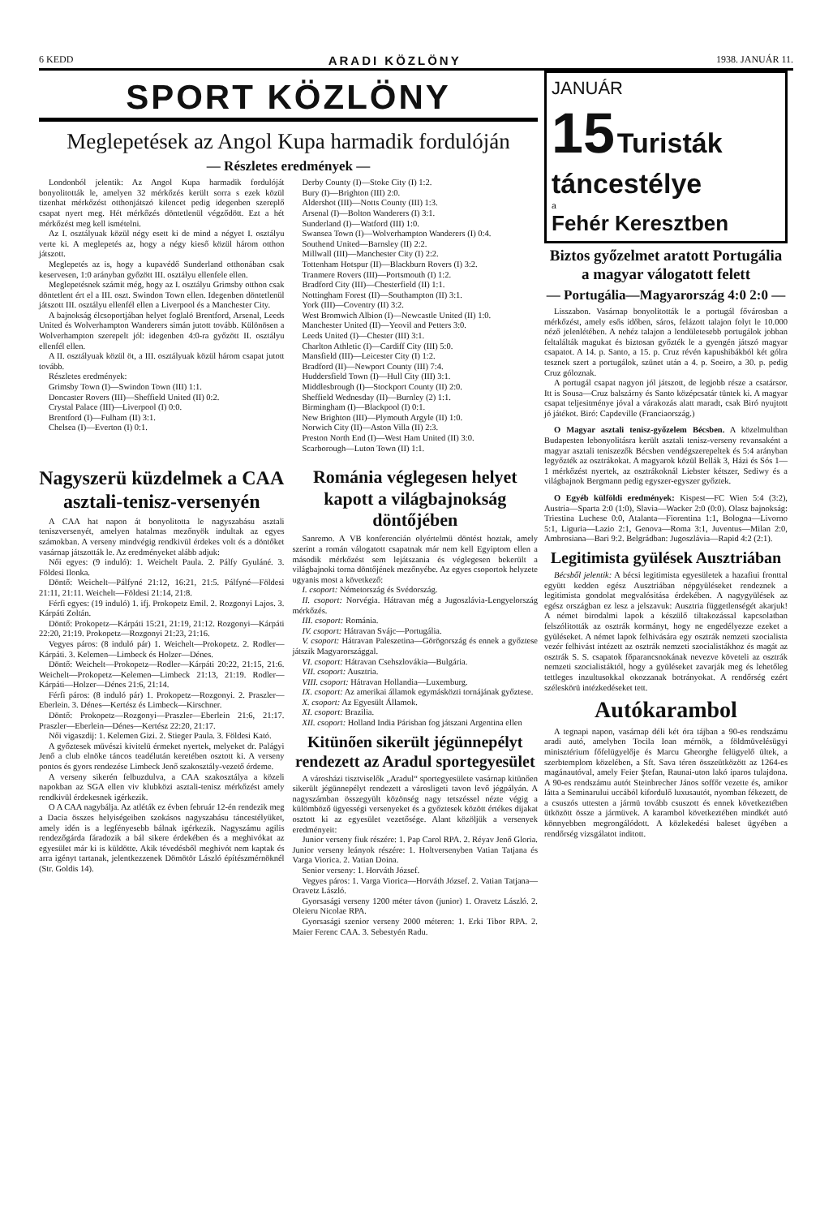6 KEDD ARADI KÖZLÖNY 1938. JANUÁR 11.
SPORT KÖZLÖNY
Meglepetések az Angol Kupa harmadik fordulóján
— Részletes eredmények —
Londonból jelentik: Az Angol Kupa harmadik fordulóját bonyolitották le, amelyen 32 mérkőzés került sorra s ezek közül tizenhat mérkőzést otthonjátszó kilencet pedig idegenben szereplő csapat nyert meg. Hét mérkőzés döntetlenül végződött. Ezt a hét mérkőzést meg kell ismételni.
Az I. osztályuak közül négy esett ki de mind a négyet I. osztályu verte ki. A meglepetés az, hogy a négy kieső közül három otthon játszott.
Meglepetés az is, hogy a kupavédő Sunderland otthonában csak keservesen, 1:0 arányban győzött III. osztályu ellenfele ellen.
Meglepetésnek számit még, hogy az I. osztályu Grimsby otthon csak döntetlent ért el a III. oszt. Swindon Town ellen. Idegenben döntetlenül játszott III. osztályu ellenfél ellen a Liverpool és a Manchester City.
A bajnokság élcsoportjában helyet foglaló Brentford, Arsenal, Leeds United és Wolverhampton Wanderers simán jutott tovább. Különösen a Wolverhampton szerepelt jól: idegenben 4:0-ra győzött II. osztályu ellenfél ellen.
A II. osztályuak közül öt, a III. osztályuak közül három csapat jutott tovább.
Részletes eredmények:
Grimsby Town (I)—Swindon Town (III) 1:1.
Doncaster Rovers (III)—Sheffield United (II) 0:2.
Crystal Palace (III)—Liverpool (I) 0:0.
Brentford (I)—Fulham (II) 3:1.
Chelsea (I)—Everton (I) 0:1.
Derby County (I)—Stoke City (I) 1:2.
Bury (I)—Brighton (III) 2:0.
Aldershot (III)—Notts County (III) 1:3.
Arsenal (I)—Bolton Wanderers (I) 3:1.
Sunderland (I)—Watford (III) 1:0.
Swansea Town (I)—Wolverhampton Wanderers (I) 0:4.
Southend United—Barnsley (II) 2:2.
Millwall (III)—Manchester City (I) 2:2.
Tottenham Hotspur (II)—Blackburn Rovers (I) 3:2.
Tranmere Rovers (III)—Portsmouth (I) 1:2.
Bradford City (III)—Chesterfield (II) 1:1.
Nottingham Forest (II)—Southampton (II) 3:1.
York (III)—Coventry (II) 3:2.
West Bromwich Albion (I)—Newcastle United (II) 1:0.
Manchester United (II)—Yeovil and Petters 3:0.
Leeds United (I)—Chester (III) 3:1.
Charlton Athletic (I)—Cardiff City (III) 5:0.
Mansfield (III)—Leicester City (I) 1:2.
Bradford (II)—Newport County (III) 7:4.
Huddersfield Town (I)—Hull City (III) 3:1.
Middlesbrough (I)—Stockport County (II) 2:0.
Sheffield Wednesday (II)—Burnley (2) 1:1.
Birmingham (I)—Blackpool (I) 0:1.
New Brighton (III)—Plymouth Argyle (II) 1:0.
Norwich City (II)—Aston Villa (II) 2:3.
Preston North End (I)—West Ham United (II) 3:0.
Scarborough—Luton Town (II) 1:1.
Nagyszerü küzdelmek a CAA asztali-tenisz-versenyén
A CAA hat napon át bonyolitotta le nagyszabásu asztali teniszversenyét, amelyen hatalmas mezőnyök indultak az egyes számokban. A verseny mindvégig rendkivül érdekes volt és a döntőket vasárnap játszották le. Az eredményeket alább adjuk:
Női egyes: (9 induló): 1. Weichelt Paula. 2. Pálfy Gyuláné. 3. Földesi Ilonka.
Döntő: Weichelt—Pálfyné 21:12, 16:21, 21:5. Pálfyné—Földesi 21:11, 21:11. Weichelt—Földesi 21:14, 21:8.
Férfi egyes: (19 induló) 1. ifj. Prokopetz Emil. 2. Rozgonyi Lajos. 3. Kárpáti Zoltán.
Döntő: Prokopetz—Kárpáti 15:21, 21:19, 21:12. Rozgonyi—Kárpáti 22:20, 21:19. Prokopetz—Rozgonyi 21:23, 21:16.
Vegyes páros: (8 induló pár) 1. Weichelt—Prokopetz. 2. Rodler—Kárpáti. 3. Kelemen—Limbeck és Holzer—Dénes.
Döntő: Weichelt—Prokopetz—Rodler—Kárpáti 20:22, 21:15, 21:6. Weichelt—Prokopetz—Kelemen—Limbeck 21:13, 21:19. Rodler—Kárpáti—Holzer—Dénes 21:6, 21:14.
Férfi páros: (8 induló pár) 1. Prokopetz—Rozgonyi. 2. Praszler—Eberlein. 3. Dénes—Kertész és Limbeck—Kirschner.
Döntő: Prokopetz—Rozgonyi—Praszler—Eberlein 21:6, 21:17. Praszler—Eberlein—Dénes—Kertész 22:20, 21:17.
Női vigaszdij: 1. Kelemen Gizi. 2. Stieger Paula. 3. Földesi Kató.
A győztesek müvészi kivitelü érmeket nyertek, melyeket dr. Palágyi Jenő a club elnöke táncos teadélután keretében osztott ki. A verseny pontos és gyors rendezése Limbeck Jenő szakosztály-vezető érdeme.
A verseny sikerén felbuzdulva, a CAA szakosztálya a közeli napokban az SGA ellen viv klubközi asztali-tenisz mérkőzést amely rendkivül érdekesnek igérkezik.
O A CAA nagybálja. Az atléták ez évben február 12-én rendezik meg a Dacia összes helyiségeiben szokásos nagyszabásu táncestélyüket, amely idén is a legfényesebb bálnak igérkezik. Nagyszámu agilis rendezőgárda fáradozik a bál sikere érdekében és a meghivókat az egyesület már ki is küldötte. Akik tévedésből meghivót nem kaptak és arra igényt tartanak, jelentkezzenek Dömötör László építészmérnöknél (Str. Goldis 14).
Románia véglegesen helyet kapott a világbajnokság döntőjében
Sanremo. A VB konferencián olyértelmü döntést hoztak, amely szerint a román válogatott csapatnak már nem kell Egyiptom ellen a második mérkőzést sem lejátszania és véglegesen bekerült a világbajnoki torna döntőjének mezőnyébe. Az egyes csoportok helyzete ugyanis most a következő:
I. csoport: Németország és Svédország.
II. csoport: Norvégia. Hátravan még a Jugoszlávia-Lengyelország mérkőzés.
III. csoport: Románia.
IV. csoport: Hátravan Svájc—Portugália.
V. csoport: Hátravan Paleszetina—Görögország és ennek a győztese játszik Magyarországgal.
VI. csoport: Hátravan Csehszlovákia—Bulgária.
VII. csoport: Ausztria.
VIII. csoport: Hátravan Hollandia—Luxemburg.
IX. csoport: Az amerikai államok egymásközti tornájának győztese.
X. csoport: Az Egyesült Államok.
XI. csoport: Brazilia.
XII. csoport: Holland India Párisban fog játszani Argentina ellen
Kitünően sikerült jégünnepélyt rendezett az Aradul sportegyesület
A városházi tisztviselők „Aradul“ sportegyesülete vasárnap kitünően sikerült jégünnepélyt rendezett a városligeti tavon levő jégpályán. A nagyszámban összegyült közönség nagy tetszéssel nézte végig a külömböző ügyességi versenyeket és a győztesek között értékes dijakat osztott ki az egyesület vezetősége. Alant közöljük a versenyek eredményeit:
Junior verseny fiuk részére: 1. Pap Carol RPA. 2. Réyav Jenő Gloria. Junior verseny leányok részére: 1. Holtversenyben Vatian Tatjana és Varga Viorica. 2. Vatian Doina.
Senior verseny: 1. Horváth József.
Vegyes páros: 1. Varga Viorica—Horváth József. 2. Vatian Tatjana—Oravetz László.
Gyorsasági verseny 1200 méter távon (junior) 1. Oravetz László. 2. Oleieru Nicolae RPA.
Gyorsasági szenior verseny 2000 méteren: 1. Erki Tibor RPA. 2. Maier Ferenc CAA. 3. Sebestyén Radu.
JANUÁR
15 Turisták táncestélye
a
Fehér Keresztben
Biztos győzelmet aratott Portugália a magyar válogatott felett
— Portugália—Magyarország 4:0 2:0 —
Lisszabon. Vasárnap bonyolitották le a portugál fővárosban a mérkőzést, amely esős időben, sáros, felázott talajon folyt le 10.000 néző jelenlétében. A nehéz talajon a lendületesebb portugálok jobban feltalálták magukat és biztosan győzték le a gyengén játszó magyar csapatot. A 14. p. Santo, a 15. p. Cruz révén kapushibákból két gólra tesznek szert a portugálok, szünet után a 4. p. Soeiro, a 30. p. pedig Cruz góloznak.
A portugál csapat nagyon jól játszott, de legjobb része a csatársor. Itt is Sousa—Cruz balszárny és Santo középcsatár tüntek ki. A magyar csapat teljesitménye jóval a várakozás alatt maradt, csak Biró nyujtott jó játékot. Biró: Capdeville (Franciaország.)
O Magyar asztali tenisz-győzelem Bécsben. A közelmultban Budapesten lebonyolitásra került asztali tenisz-verseny revansaként a magyar asztali teniszezők Bécsben vendégszerepeltek és 5:4 arányban legyőzték az osztrákokat. A magyarok közül Bellák 3, Házi és Sós 1—1 mérkőzést nyertek, az osztrákoknál Liebster kétszer, Sediwy és a világbajnok Bergmann pedig egyszer-egyszer győztek.
O Egyéb külföldi eredmények: Kispest—FC Wien 5:4 (3:2), Austria—Sparta 2:0 (1:0), Slavia—Wacker 2:0 (0:0). Olasz bajnokság: Triestina Luchese 0:0, Atalanta—Fiorentina 1:1, Bologna—Livorno 5:1, Liguria—Lazio 2:1, Genova—Roma 3:1, Juventus—Milan 2:0, Ambrosiana—Bari 9:2. Belgrádban: Jugoszlávia—Rapid 4:2 (2:1).
Legitimista gyülések Ausztriában
Bécsből jelentik: A bécsi legitimista egyesületek a hazafiui fronttal együtt kedden egész Ausztriában népgyüléseket rendeznek a legitimista gondolat megvalósitása érdekében. A nagygyülések az egész országban ez lesz a jelszavuk: Ausztria függetlenségét akarjuk! A német birodalmi lapok a készülő tiltakozással kapcsolatban felszólitották az osztrák kormányt, hogy ne engedélyezze ezeket a gyüléseket. A német lapok felhivására egy osztrák nemzeti szocialista vezér felhivást intézett az osztrák nemzeti szocialistákhoz és magát az osztrák S. S. csapatok főparancsnokának nevezve követeli az osztrák nemzeti szocialistáktól, hogy a gyüléseket zavarják meg és lehetőleg tettleges inzultusokkal okozzanak botrányokat. A rendőrség ezért széleskörü intézkedéseket tett.
Autókarambol
A tegnapi napon, vasárnap déli két óra tájban a 90-es rendszámu aradi autó, amelyben Tocila Ioan mérnök, a földmüvelésügyi minisztérium főfelügyelője és Marcu Gheorghe felügyelő ültek, a szerbtemplom közelében, a Sft. Sava téren összeütközött az 1264-es magánautóval, amely Feier Ştefan, Raunai-uton lakó iparos tulajdona. A 90-es rendszámu autót Steinbrecher János soffőr vezette és, amikor látta a Seminarului uccából kifordulő luxusautót, nyomban fékezett, de a csuszós uttesten a jármü tovább csuszott és ennek következtében ütközött össze a jármüvek. A karambol következtében mindkét autó könnyebben megrongálódott. A közlekedési baleset ügyében a rendőrség vizsgálatot inditott.